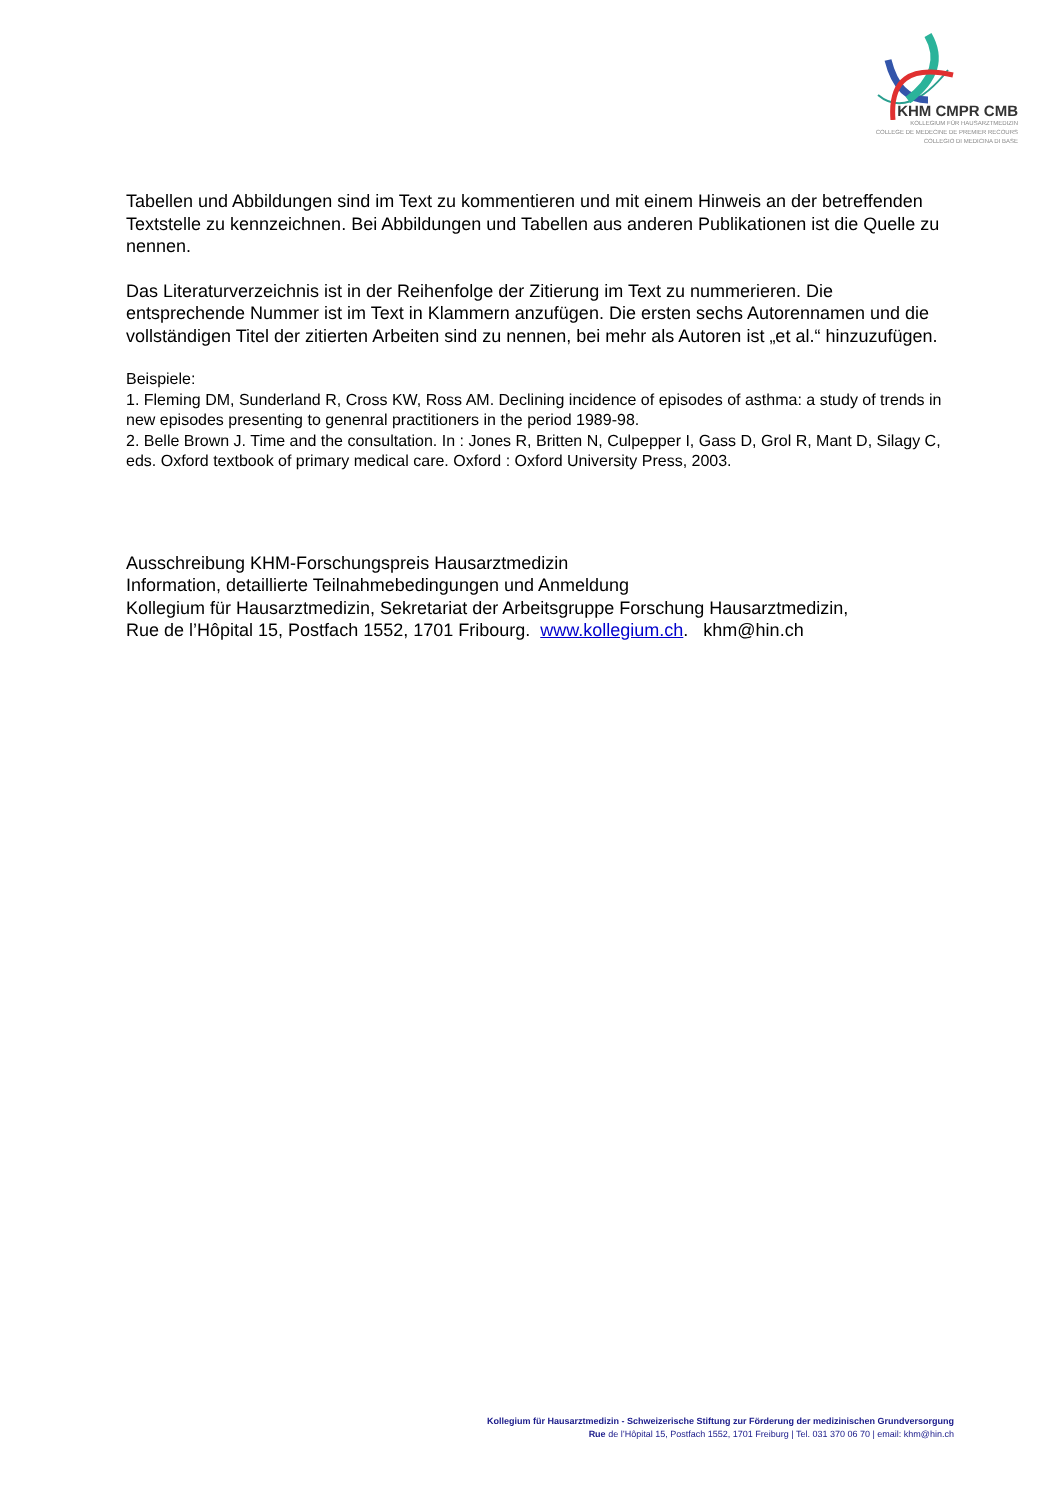KHM CMPR CMB
KOLLEGIUM FÜR HAUSARZTMEDIZIN
COLLEGE DE MEDECINE DE PREMIER RECOURS
COLLEGIO DI MEDICINA DI BASE
Tabellen und Abbildungen sind im Text zu kommentieren und mit einem Hinweis an der betreffenden Textstelle zu kennzeichnen. Bei Abbildungen und Tabellen aus anderen Publikationen ist die Quelle zu nennen.
Das Literaturverzeichnis ist in der Reihenfolge der Zitierung im Text zu nummerieren. Die entsprechende Nummer ist im Text in Klammern anzufügen. Die ersten sechs Autorennamen und die vollständigen Titel der zitierten Arbeiten sind zu nennen, bei mehr als Autoren ist „et al.“ hinzuzufügen.
Beispiele:
1. Fleming DM, Sunderland R, Cross KW, Ross AM. Declining incidence of episodes of asthma: a study of trends in new episodes presenting to genenral practitioners in the period 1989-98.
2. Belle Brown J. Time and the consultation. In : Jones R, Britten N, Culpepper I, Gass D, Grol R, Mant D, Silagy C, eds. Oxford textbook of primary medical care. Oxford : Oxford University Press, 2003.
Ausschreibung KHM-Forschungspreis Hausarztmedizin
Information, detaillierte Teilnahmebedingungen und Anmeldung
Kollegium für Hausarztmedizin, Sekretariat der Arbeitsgruppe Forschung Hausarztmedizin,
Rue de l’Hôpital 15, Postfach 1552, 1701 Fribourg. www.kollegium.ch. khm@hin.ch
Kollegium für Hausarztmedizin - Schweizerische Stiftung zur Förderung der medizinischen Grundversorgung
Rue de l’Hôpital 15, Postfach 1552, 1701 Freiburg | Tel. 031 370 06 70 | email: khm@hin.ch